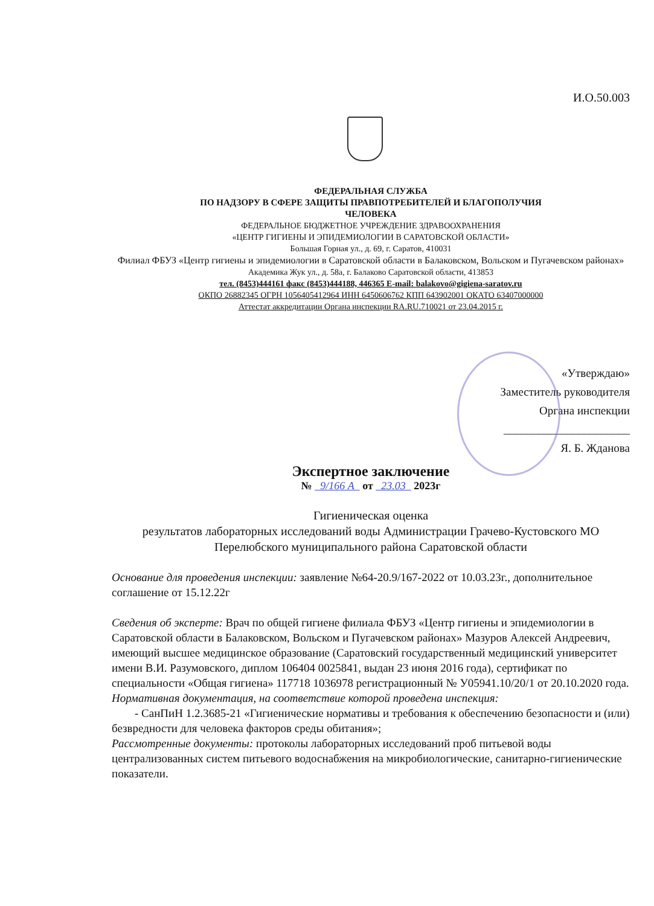И.О.50.003
ФЕДЕРАЛЬНАЯ СЛУЖБА
ПО НАДЗОРУ В СФЕРЕ ЗАЩИТЫ ПРАВПОТРЕБИТЕЛЕЙ И БЛАГОПОЛУЧИЯ
ЧЕЛОВЕКА
ФЕДЕРАЛЬНОЕ БЮДЖЕТНОЕ УЧРЕЖДЕНИЕ ЗДРАВООХРАНЕНИЯ
«ЦЕНТР ГИГИЕНЫ И ЭПИДЕМИОЛОГИИ В САРАТОВСКОЙ ОБЛАСТИ»
Большая Горная ул., д. 69, г. Саратов, 410031
Филиал ФБУЗ «Центр гигиены и эпидемиологии в Саратовской области в Балаковском, Вольском и Пугачевском районах»
Академика Жук ул., д. 58а, г. Балаково Саратовской области, 413853
тел. (8453)444161 факс (8453)444188, 446365 E-mail: balakovo@gigiena-saratov.ru
ОКПО 26882345 ОГРН 1056405412964 ИНН 6450606762 КПП 643902001 ОКАТО 63407000000
Аттестат аккредитации Органа инспекции RA.RU.710021 от 23.04.2015 г.
«Утверждаю»
Заместитель руководителя
Органа инспекции
______________________
Я. Б. Жданова
Экспертное заключение
№ 9/166 А от 23.03 2023г
Гигиеническая оценка
результатов лабораторных исследований воды Администрации Грачево-Кустовского МО Перелюбского муниципального района Саратовской области
Основание для проведения инспекции: заявление №64-20.9/167-2022 от 10.03.23г., дополнительное соглашение от 15.12.22г
Сведения об эксперте: Врач по общей гигиене филиала ФБУЗ «Центр гигиены и эпидемиологии в Саратовской области в Балаковском, Вольском и Пугачевском районах» Мазуров Алексей Андреевич, имеющий высшее медицинское образование (Саратовский государственный медицинский университет имени В.И. Разумовского, диплом 106404 0025841, выдан 23 июня 2016 года), сертификат по специальности «Общая гигиена» 117718 1036978 регистрационный № У05941.10/20/1 от 20.10.2020 года.
Нормативная документация, на соответствие которой проведена инспекция:
- СанПиН 1.2.3685-21 «Гигиенические нормативы и требования к обеспечению безопасности и (или) безвредности для человека факторов среды обитания»;
Рассмотренные документы: протоколы лабораторных исследований проб питьевой воды централизованных систем питьевого водоснабжения на микробиологические, санитарно-гигиенические показатели.